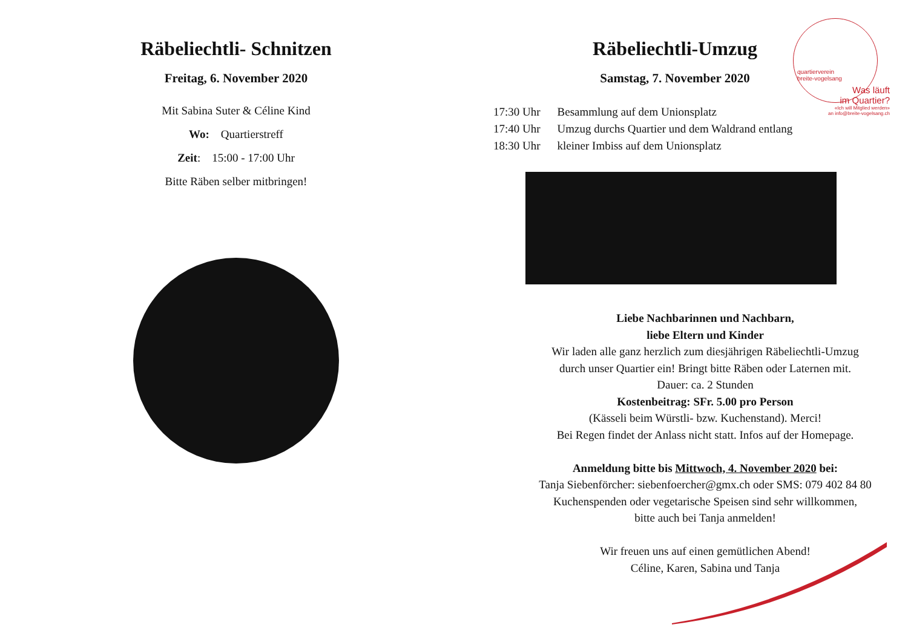Räbeliechtli- Schnitzen
Freitag, 6. November 2020
Mit Sabina Suter & Céline Kind
Wo: Quartierstreff
Zeit: 15:00 - 17:00 Uhr
Bitte Räben selber mitbringen!
Räbeliechtli-Umzug
Samstag, 7. November 2020
| 17:30 Uhr | Besammlung auf dem Unionsplatz |
| 17:40 Uhr | Umzug durchs Quartier und dem Waldrand entlang |
| 18:30 Uhr | kleiner Imbiss auf dem Unionsplatz |
Liebe Nachbarinnen und Nachbarn,
liebe Eltern und Kinder
Wir laden alle ganz herzlich zum diesjährigen Räbeliechtli-Umzug
durch unser Quartier ein! Bringt bitte Räben oder Laternen mit.
Dauer: ca. 2 Stunden
Kostenbeitrag: SFr. 5.00 pro Person
(Kässeli beim Würstli- bzw. Kuchenstand). Merci!
Bei Regen findet der Anlass nicht statt. Infos auf der Homepage.
Anmeldung bitte bis Mittwoch, 4. November 2020 bei:
Tanja Siebenförcher: siebenfoercher@gmx.ch oder SMS: 079 402 84 80
Kuchenspenden oder vegetarische Speisen sind sehr willkommen,
bitte auch bei Tanja anmelden!
Wir freuen uns auf einen gemütlichen Abend!
Céline, Karen, Sabina und Tanja
quartierverein
breite-vogelsang
Was läuft
im Quartier?
«Ich will Mitglied werden»
an info@breite-vogelsang.ch